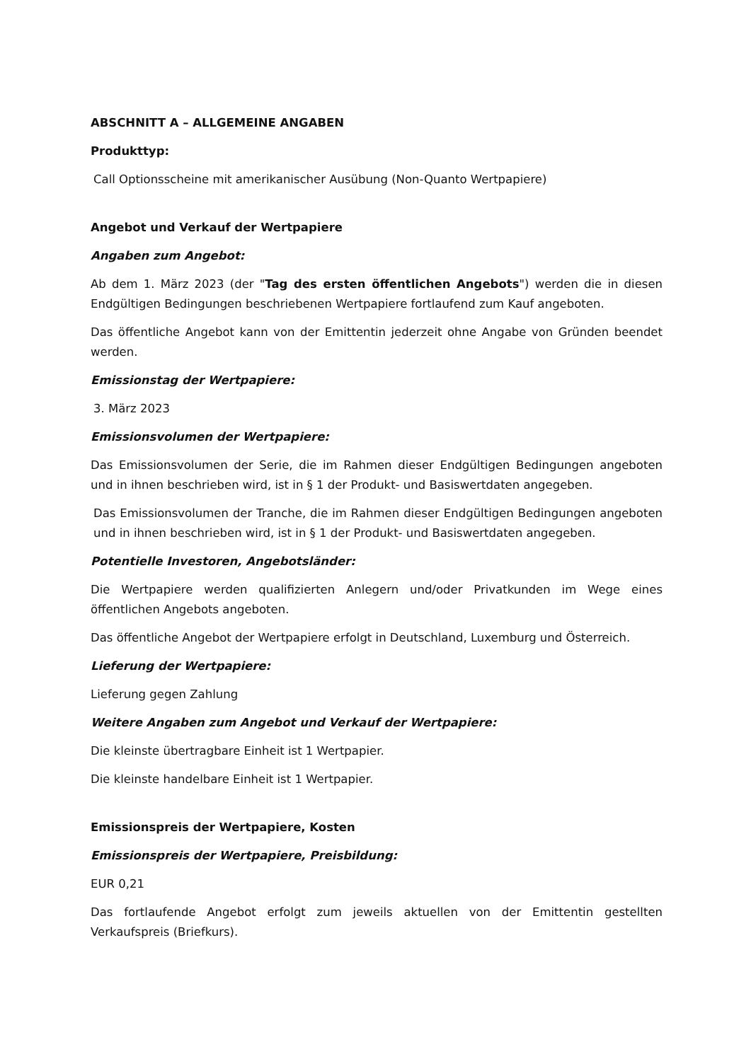ABSCHNITT A – ALLGEMEINE ANGABEN
Produkttyp:
Call Optionsscheine mit amerikanischer Ausübung (Non-Quanto Wertpapiere)
Angebot und Verkauf der Wertpapiere
Angaben zum Angebot:
Ab dem 1. März 2023 (der "Tag des ersten öffentlichen Angebots") werden die in diesen Endgültigen Bedingungen beschriebenen Wertpapiere fortlaufend zum Kauf angeboten.
Das öffentliche Angebot kann von der Emittentin jederzeit ohne Angabe von Gründen beendet werden.
Emissionstag der Wertpapiere:
3. März 2023
Emissionsvolumen der Wertpapiere:
Das Emissionsvolumen der Serie, die im Rahmen dieser Endgültigen Bedingungen angeboten und in ihnen beschrieben wird, ist in § 1 der Produkt- und Basiswertdaten angegeben.
Das Emissionsvolumen der Tranche, die im Rahmen dieser Endgültigen Bedingungen angeboten und in ihnen beschrieben wird, ist in § 1 der Produkt- und Basiswertdaten angegeben.
Potentielle Investoren, Angebotsländer:
Die Wertpapiere werden qualifizierten Anlegern und/oder Privatkunden im Wege eines öffentlichen Angebots angeboten.
Das öffentliche Angebot der Wertpapiere erfolgt in Deutschland, Luxemburg und Österreich.
Lieferung der Wertpapiere:
Lieferung gegen Zahlung
Weitere Angaben zum Angebot und Verkauf der Wertpapiere:
Die kleinste übertragbare Einheit ist 1 Wertpapier.
Die kleinste handelbare Einheit ist 1 Wertpapier.
Emissionspreis der Wertpapiere, Kosten
Emissionspreis der Wertpapiere, Preisbildung:
EUR 0,21
Das fortlaufende Angebot erfolgt zum jeweils aktuellen von der Emittentin gestellten Verkaufspreis (Briefkurs).